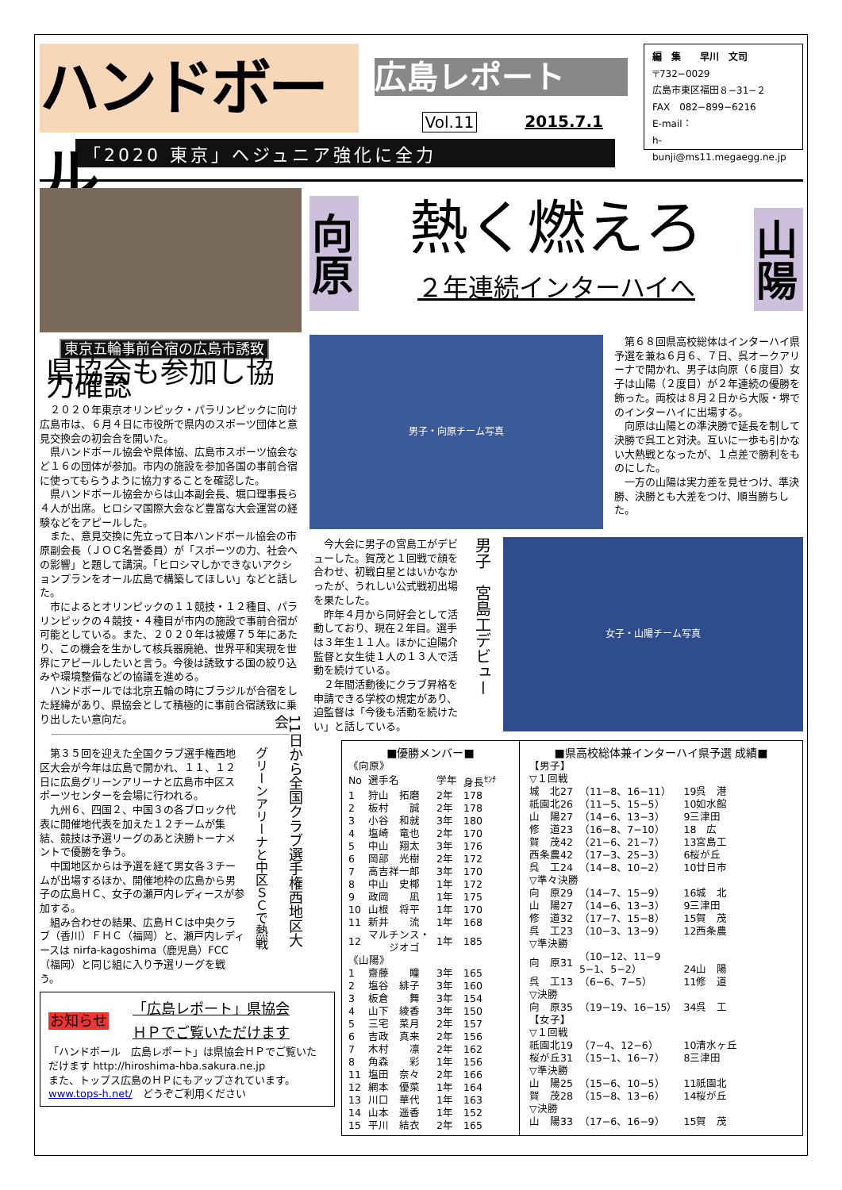ハンドボール
広島レポート
Vol.11 2015.7.1
編　集　　早川　文司
〒732−0029
広島市東区福田８−31−２
FAX　082−899−6216
E-mail：
h-bunji@ms11.megaegg.ne.jp
「2020 東京」ヘジュニア強化に全力
東京五輪事前合宿の広島市誘致
県協会も参加し協力確認
２０２０年東京オリンピック・パラリンピックに向け広島市は、６月４日に市役所で県内のスポーツ団体と意見交換会の初会合を開いた。
県ハンドボール協会や県体協、広島市スポーツ協会など１６の団体が参加。市内の施設を参加各国の事前合宿に使ってもらうように協力することを確認した。
県ハンドボール協会からは山本副会長、堀口理事長ら４人が出席。ヒロシマ国際大会など豊富な大会運営の経験などをアピールした。
また、意見交換に先立って日本ハンドボール協会の市原副会長（ＪＯＣ名誉委員）が「スポーツの力、社会への影響」と題して講演。「ヒロシマしかできないアクションプランをオール広島で構築してほしい」などと話した。
市によるとオリンピックの１１競技・１２種目、パラリンピックの４競技・４種目が市内の施設で事前合宿が可能としている。また、２０２０年は被爆７５年にあたり、この機会を生かして核兵器廃絶、世界平和実現を世界にアピールしたいと言う。今後は誘致する国の絞り込みや環境整備などの協議を進める。
ハンドボールでは北京五輪の時にブラジルが合宿をした経緯があり、県協会として積極的に事前合宿誘致に乗り出したい意向だ。
第３５回を迎えた全国クラブ選手権西地区大会が今年は広島で開かれ、１１、１２日に広島グリーンアリーナと広島市中区スポーツセンターを会場に行われる。
九州６、四国２、中国３の各ブロック代表に開催地代表を加えた１２チームが集結、競技は予選リーグのあと決勝トーナメントで優勝を争う。
中国地区からは予選を経て男女各３チームが出場するほか、開催地枠の広島から男子の広島ＨＣ、女子の瀬戸内レディースが参加する。
組み合わせの結果、広島ＨＣは中央クラブ（香川）ＦＨＣ（福岡）と、瀬戸内レディースは nirfa-kagoshima（鹿児島）FCC（福岡）と同じ組に入り予選リーグを戦う。
グリーンアリーナと中区ＳＣで熱戦
11日から全国クラブ選手権西地区大会
お知らせ 「広島レポート」県協会
ＨＰでご覧いただけます
「ハンドボール　広島レポート」は県協会ＨＰでご覧いただけます http://hiroshima-hba.sakura.ne.jp
また、トップス広島のＨＰにもアップされています。
www.tops-h.net/　どうぞご利用ください
向原
熱く燃えろ
２年連続インターハイへ
山陽
男子・向原チーム写真
第６８回県高校総体はインターハイ県予選を兼ね６月６、７日、呉オークアリーナで開かれ、男子は向原（６度目）女子は山陽（２度目）が２年連続の優勝を飾った。両校は８月２日から大阪・堺でのインターハイに出場する。
向原は山陽との準決勝で延長を制して決勝で呉工と対決。互いに一歩も引かない大熱戦となったが、１点差で勝利をものにした。
一方の山陽は実力差を見せつけ、準決勝、決勝とも大差をつけ、順当勝ちした。
今大会に男子の宮島工がデビューした。賀茂と１回戦で顔を合わせ、初戦白星とはいかなかったが、うれしい公式戦初出場を果たした。
昨年４月から同好会として活動しており、現在２年目。選手は３年生１１人。ほかに迫陽介監督と女生徒１人の１３人で活動を続けている。
２年間活動後にクラブ昇格を申請できる学校の規定があり、迫監督は「今後も活動を続けたい」と話している。
男子　宮島工デビュー
女子・山陽チーム写真
■優勝メンバー■
| 《向原》 | | | |
| No | 選手名 | 学年 | 身長<sup>ｾﾝﾁ</sup> |
| 1 | 狩山 拓磨 | 2年 | 178 |
| 2 | 板村 誠 | 2年 | 178 |
| 3 | 小谷 和就 | 3年 | 180 |
| 4 | 塩崎 竜也 | 2年 | 170 |
| 5 | 中山 翔太 | 3年 | 176 |
| 6 | 岡部 光樹 | 2年 | 172 |
| 7 | 高吉祥一郎 | 3年 | 170 |
| 8 | 中山 史椰 | 1年 | 172 |
| 9 | 政岡 凪 | 1年 | 175 |
| 10 | 山根 将平 | 1年 | 170 |
| 11 | 新井 流 | 1年 | 168 |
| 12 | マルチンス・ ジオゴ | 1年 | 185 |
| 《山陽》 | | | |
| 1 | 齋藤 瞳 | 3年 | 165 |
| 2 | 塩谷 緋子 | 3年 | 160 |
| 3 | 板倉 舞 | 3年 | 154 |
| 4 | 山下 綾香 | 3年 | 150 |
| 5 | 三宅 菜月 | 2年 | 157 |
| 6 | 吉政 真来 | 2年 | 156 |
| 7 | 木村 凛 | 2年 | 162 |
| 8 | 角森 彩 | 1年 | 156 |
| 11 | 塩田 奈々 | 2年 | 166 |
| 12 | 網本 優菜 | 1年 | 164 |
| 13 | 川口 華代 | 1年 | 163 |
| 14 | 山本 遥香 | 1年 | 152 |
| 15 | 平川 結衣 | 2年 | 165 |
■県高校総体兼インターハイ県予選 成績■
| 【男子】 | | |
| ▽１回戦 | | |
| 城 北27 | （11−8、16−11） | 19呉 港 |
| 祇園北26 | （11−5、15−5） | 10如水館 |
| 山 陽27 | （14−6、13−3） | 9三津田 |
| 修 道23 | （16−8、7−10） | 18 広 |
| 賀 茂42 | （21−6、21−7） | 13宮島工 |
| 西条農42 | （17−3、25−3） | 6桜が丘 |
| 呉 工24 | （14−8、10−2） | 10廿日市 |
| ▽準々決勝 | | |
| 向 原29 | （14−7、15−9） | 16城 北 |
| 山 陽27 | （14−6、13−3） | 9三津田 |
| 修 道32 | （17−7、15−8） | 15賀 茂 |
| 呉 工23 | （10−3、13−9） | 12西条農 |
| ▽準決勝 | | |
| 向 原31 | （10−12、11−9 5−1、5−2） | 24山 陽 |
| 呉 工13 | （6−6、7−5） | 11修 道 |
| ▽決勝 | | |
| 向 原35 | （19−19、16−15） | 34呉 工 |
| 【女子】 | | |
| ▽１回戦 | | |
| 祇園北19 | （7−4、12−6） | 10清水ヶ丘 |
| 桜が丘31 | （15−1、16−7） | 8三津田 |
| ▽準決勝 | | |
| 山 陽25 | （15−6、10−5） | 11祇園北 |
| 賀 茂28 | （15−8、13−6） | 14桜が丘 |
| ▽決勝 | | |
| 山 陽33 | （17−6、16−9） | 15賀 茂 |